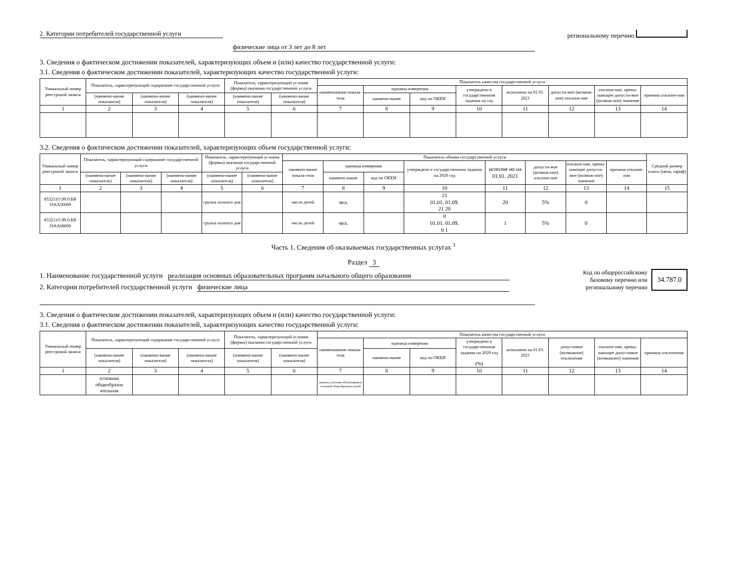2. Категории потребителей государственной услуги
физические лица от 3 лет до 8 лет
региональному перечню
3. Сведения о фактическом достижении показателей, характеризующих объем и (или) качество государственной услуги:
3.1. Сведения о фактическом достижении показателей, характеризующих качество государственной услуги:
| Уникальный номер реестровой записи | Показатель, характеризующий содержание государственной услуги | | | Показатель, характеризующий условия (формы) оказания государственной услуги | | Показатель качества государственной услуги | | | | | | | |
| --- | --- | --- | --- | --- | --- | --- | --- | --- | --- | --- | --- | --- | --- |
| | | | | | | наименование показа-теля | единица измерения | | утверждено в государственном задании на год | исполнено на 01.01. 2021 | допусти-мое (возмож-ное) отклоне-ние | отклоне-ние, превы-шающее допусти-мое (возмож-ное) значение | причина отклоне-ния |
| | (наимено-вание показателя) | (наимено-вание показателя) | (наимено-вание показателя) | (наимено-вание показателя) | (наимено-вание показателя) | | наимено-вание | код по ОКЕИ | | | | | |
| 1 | 2 | 3 | 4 | 5 | 6 | 7 | 8 | 9 | 10 | 11 | 12 | 13 | 14 |
3.2. Сведения о фактическом достижении показателей, характеризующих объем государственной услуги:
| Уникальный номер реестровой записи | Показатель, характеризующий содержание государственной услуги | | | Показатель, характеризующий условия (формы) оказания государственной услуги | | Показатель объема государственной услуги | | | | | | | | Средний размер платы (цена, тариф) |
| --- | --- | --- | --- | --- | --- | --- | --- | --- | --- | --- | --- | --- | --- | --- |
| | | | | | | наимено-вание показа-теля | единица измерения | | утверждено в государственном задании на 2020 год | исполне но на 01.01. 2021 | допусти-мое (возмож-ное) отклоне-ние | отклоне-ние, превы-шающее допусти-мое (возмож-ное) значение | причина отклоне-ния | |
| | (наимено-вание показателя) | (наимено-вание показателя) | (наимено-вание показателя) | (наимено-вание показателя) | (наимено-вание показателя) | | наимено-вание | код по ОКЕИ | | | | | | |
| 1 | 2 | 3 | 4 | 5 | 6 | 7 | 8 | 9 | 10 | 11 | 12 | 13 | 14 | 15 |
| 853211О.99.0.БВ 19АА56000 | | | | группа полного дня | | число детей | чел. | | 21 01.01. 01.09. 21 20 | 20 | 5% | 0 | | |
| 853211О.99.0.БВ 19АА68000 | | | | группа полного дня | | число детей | чел. | | 0 01.01. 01.09. 0 1 | 1 | 5% | 0 | | |
Часть 1. Сведения об оказываемых государственных услугах <sup>1</sup>
Раздел 3
1. Наименование государственной услуги реализация основных образовательных программ начального общего образования
2. Категории потребителей государственной услуги физические лица
Код по общероссийскому
базовому перечню или
региональному перечню
34.787.0
3. Сведения о фактическом достижении показателей, характеризующих объем и (или) качество государственной услуги:
3.1. Сведения о фактическом достижении показателей, характеризующих качество государственной услуги:
| Уникальный номер реестровой записи | Показатель, характеризующий содержание государственной услуги | | | Показатель, характеризующий условия (формы) оказания государственной услуги | | Показатель качества государственной услуги | | | | | | | |
| --- | --- | --- | --- | --- | --- | --- | --- | --- | --- | --- | --- | --- | --- |
| | | | | | | наименование показа-теля | единица измерения | | утверждено в государственном задании на 2020 год (%) | исполнено на 01.01. 2021 | допустимое (возможное) отклонение | отклоне-ние, превы-шающее допустимое (возможное) значение | причина отклонения |
| | (наимено-вание показателя) | (наимено-вание показателя) | (наимено-вание показателя) | (наимено-вание показателя) | (наимено-вание показателя) | | наимено-вание | код по ОКЕИ | | | | | |
| 1 | 2 | 3 | 4 | 5 | 6 | 7 | 8 | 9 | 10 | 11 | 12 | 13 | 14 |
| | основная общеобразов ательная | | | | | уровень усвоения обучающимися основной общеобразовательной | | | | | | | |